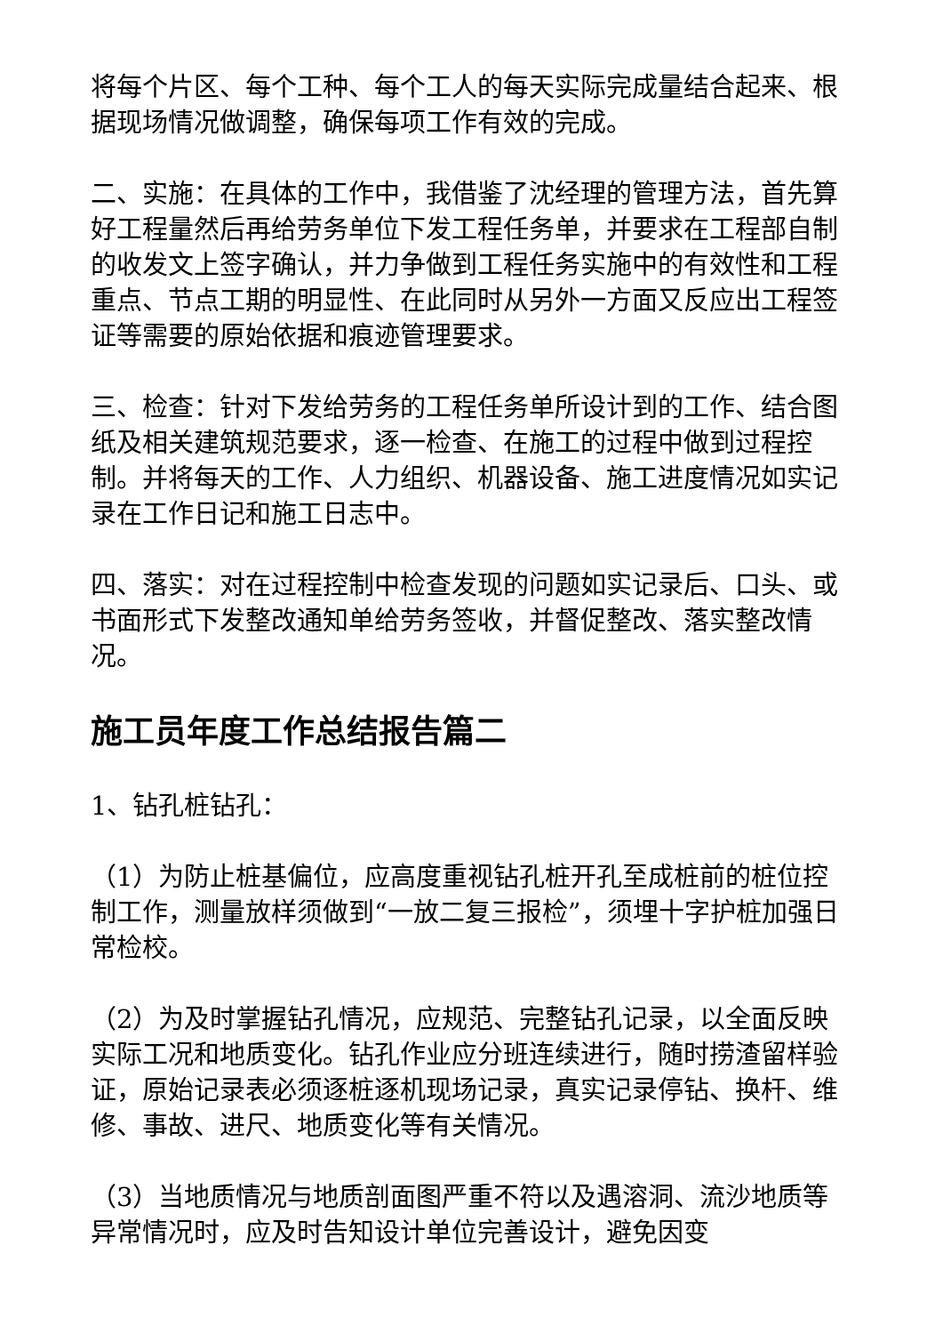将每个片区、每个工种、每个工人的每天实际完成量结合起来、根据现场情况做调整，确保每项工作有效的完成。
二、实施：在具体的工作中，我借鉴了沈经理的管理方法，首先算好工程量然后再给劳务单位下发工程任务单，并要求在工程部自制的收发文上签字确认，并力争做到工程任务实施中的有效性和工程重点、节点工期的明显性、在此同时从另外一方面又反应出工程签证等需要的原始依据和痕迹管理要求。
三、检查：针对下发给劳务的工程任务单所设计到的工作、结合图纸及相关建筑规范要求，逐一检查、在施工的过程中做到过程控制。并将每天的工作、人力组织、机器设备、施工进度情况如实记录在工作日记和施工日志中。
四、落实：对在过程控制中检查发现的问题如实记录后、口头、或书面形式下发整改通知单给劳务签收，并督促整改、落实整改情况。
施工员年度工作总结报告篇二
1、钻孔桩钻孔：
（1）为防止桩基偏位，应高度重视钻孔桩开孔至成桩前的桩位控制工作，测量放样须做到“一放二复三报检”，须埋十字护桩加强日常检校。
（2）为及时掌握钻孔情况，应规范、完整钻孔记录，以全面反映实际工况和地质变化。钻孔作业应分班连续进行，随时捞渣留样验证，原始记录表必须逐桩逐机现场记录，真实记录停钻、换杆、维修、事故、进尺、地质变化等有关情况。
（3）当地质情况与地质剖面图严重不符以及遇溶洞、流沙地质等异常情况时，应及时告知设计单位完善设计，避免因变